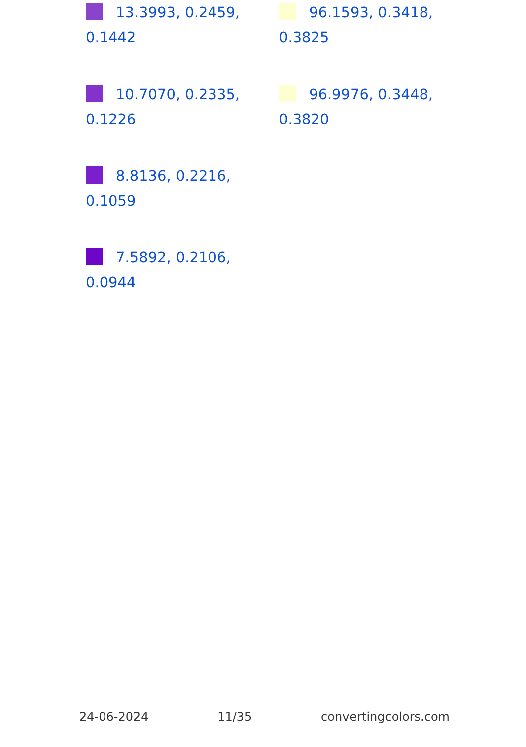13.3993, 0.2459, 0.1442
96.1593, 0.3418, 0.3825
10.7070, 0.2335, 0.1226
96.9976, 0.3448, 0.3820
8.8136, 0.2216, 0.1059
7.5892, 0.2106, 0.0944
24-06-2024 11/35 convertingcolors.com